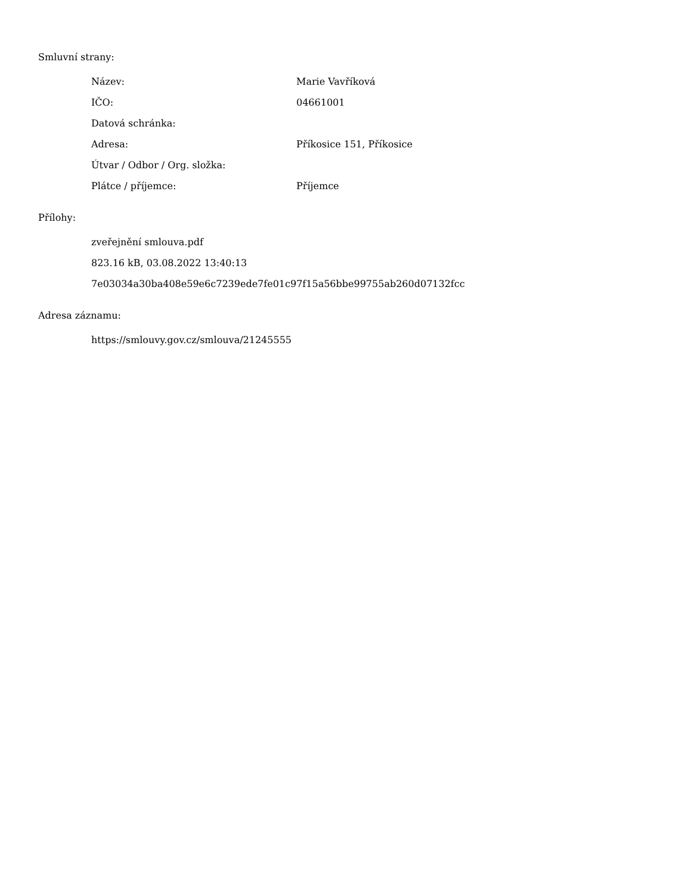Smluvní strany:
| Název: | Marie Vavříková |
| IČO: | 04661001 |
| Datová schránka: | |
| Adresa: | Příkosice 151, Příkosice |
| Útvar / Odbor / Org. složka: | |
| Plátce / příjemce: | Příjemce |
Přílohy:
zveřejnění smlouva.pdf
823.16 kB, 03.08.2022 13:40:13
7e03034a30ba408e59e6c7239ede7fe01c97f15a56bbe99755ab260d07132fcc
Adresa záznamu:
https://smlouvy.gov.cz/smlouva/21245555